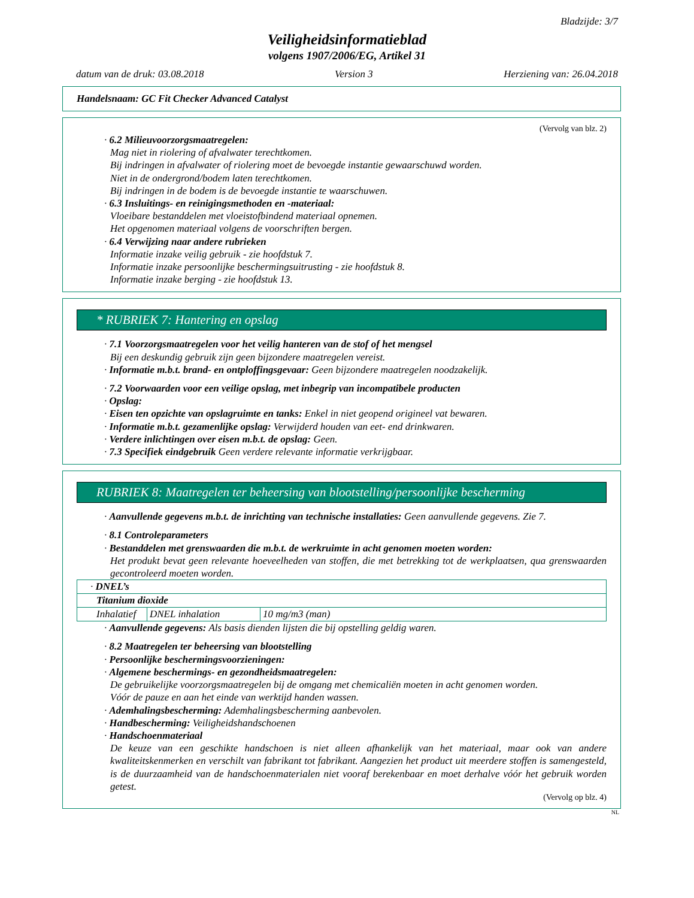Bladzijde: 3/7
Veiligheidsinformatieblad
volgens 1907/2006/EG, Artikel 31
datum van de druk: 03.08.2018 Version 3 Herziening van: 26.04.2018
Handelsnaam: GC Fit Checker Advanced Catalyst
(Vervolg van blz. 2)
· 6.2 Milieuvoorzorgsmaatregelen:
Mag niet in riolering of afvalwater terechtkomen.
Bij indringen in afvalwater of riolering moet de bevoegde instantie gewaarschuwd worden.
Niet in de ondergrond/bodem laten terechtkomen.
Bij indringen in de bodem is de bevoegde instantie te waarschuwen.
· 6.3 Insluitings- en reinigingsmethoden en -materiaal:
Vloeibare bestanddelen met vloeistofbindend materiaal opnemen.
Het opgenomen materiaal volgens de voorschriften bergen.
· 6.4 Verwijzing naar andere rubrieken
Informatie inzake veilig gebruik - zie hoofdstuk 7.
Informatie inzake persoonlijke beschermingsuitrusting - zie hoofdstuk 8.
Informatie inzake berging - zie hoofdstuk 13.
* RUBRIEK 7: Hantering en opslag
· 7.1 Voorzorgsmaatregelen voor het veilig hanteren van de stof of het mengsel
Bij een deskundig gebruik zijn geen bijzondere maatregelen vereist.
· Informatie m.b.t. brand- en ontploffingsgevaar: Geen bijzondere maatregelen noodzakelijk.
· 7.2 Voorwaarden voor een veilige opslag, met inbegrip van incompatibele producten
· Opslag:
· Eisen ten opzichte van opslagruimte en tanks: Enkel in niet geopend origineel vat bewaren.
· Informatie m.b.t. gezamenlijke opslag: Verwijderd houden van eet- end drinkwaren.
· Verdere inlichtingen over eisen m.b.t. de opslag: Geen.
· 7.3 Specifiek eindgebruik Geen verdere relevante informatie verkrijgbaar.
RUBRIEK 8: Maatregelen ter beheersing van blootstelling/persoonlijke bescherming
· Aanvullende gegevens m.b.t. de inrichting van technische installaties: Geen aanvullende gegevens. Zie 7.
· 8.1 Controleparameters
· Bestanddelen met grenswaarden die m.b.t. de werkruimte in acht genomen moeten worden:
Het produkt bevat geen relevante hoeveelheden van stoffen, die met betrekking tot de werkplaatsen, qua grenswaarden gecontroleerd moeten worden.
| · DNEL’s | | |
| Titanium dioxide | | |
| Inhalatief | DNEL inhalation | 10 mg/m3 (man) |
· Aanvullende gegevens: Als basis dienden lijsten die bij opstelling geldig waren.
· 8.2 Maatregelen ter beheersing van blootstelling
· Persoonlijke beschermingsvoorzieningen:
· Algemene beschermings- en gezondheidsmaatregelen:
De gebruikelijke voorzorgsmaatregelen bij de omgang met chemicaliën moeten in acht genomen worden.
Vóór de pauze en aan het einde van werktijd handen wassen.
· Ademhalingsbescherming: Ademhalingsbescherming aanbevolen.
· Handbescherming: Veiligheidshandschoenen
· Handschoenmateriaal
De keuze van een geschikte handschoen is niet alleen afhankelijk van het materiaal, maar ook van andere kwaliteitskenmerken en verschilt van fabrikant tot fabrikant. Aangezien het product uit meerdere stoffen is samengesteld, is de duurzaamheid van de handschoenmaterialen niet vooraf berekenbaar en moet derhalve vóór het gebruik worden getest.
(Vervolg op blz. 4)
NL